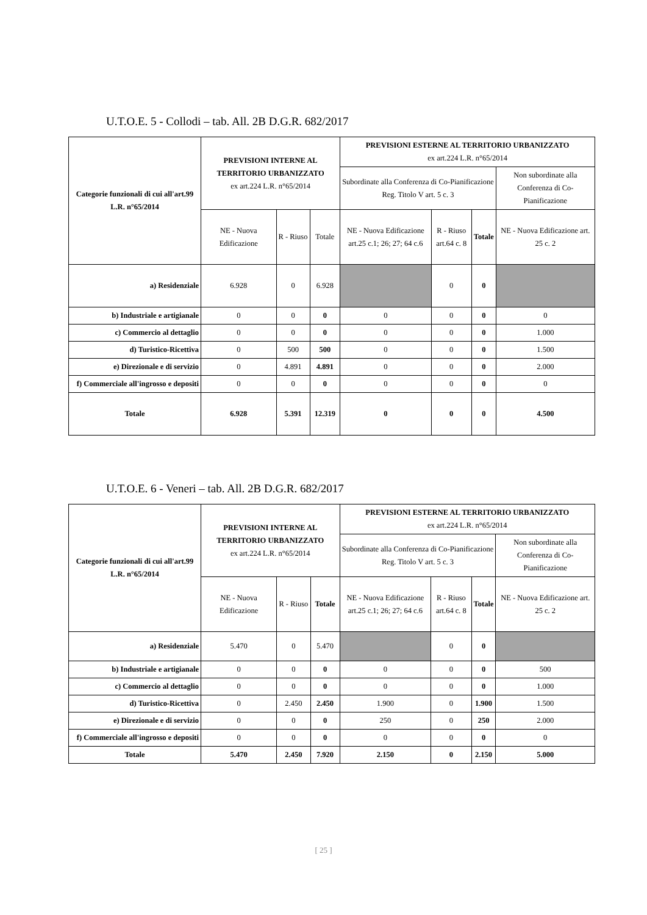U.T.O.E. 5 - Collodi – tab. All. 2B D.G.R. 682/2017
| Categorie funzionali di cui all'art.99 L.R. n°65/2014 | PREVISIONI INTERNE AL TERRITORIO URBANIZZATO ex art.224 L.R. n°65/2014 | | | PREVISIONI ESTERNE AL TERRITORIO URBANIZZATO ex art.224 L.R. n°65/2014 | | | |
| --- | --- | --- | --- | --- | --- | --- | --- |
| | | | | Subordinate alla Conferenza di Co-Pianificazione Reg. Titolo V art. 5 c. 3 | | | Non subordinate alla Conferenza di Co-Pianificazione |
| | NE - Nuova Edificazione | R - Riuso | Totale | NE - Nuova Edificazione art.25 c.1; 26; 27; 64 c.6 | R - Riuso art.64 c. 8 | Totale | NE - Nuova Edificazione art. 25 c. 2 |
| a) Residenziale | 6.928 | 0 | 6.928 | | 0 | 0 | |
| b) Industriale e artigianale | 0 | 0 | 0 | 0 | 0 | 0 | 0 |
| c) Commercio al dettaglio | 0 | 0 | 0 | 0 | 0 | 0 | 1.000 |
| d) Turistico-Ricettiva | 0 | 500 | 500 | 0 | 0 | 0 | 1.500 |
| e) Direzionale e di servizio | 0 | 4.891 | 4.891 | 0 | 0 | 0 | 2.000 |
| f) Commerciale all'ingrosso e depositi | 0 | 0 | 0 | 0 | 0 | 0 | 0 |
| Totale | 6.928 | 5.391 | 12.319 | 0 | 0 | 0 | 4.500 |
U.T.O.E. 6 - Veneri – tab. All. 2B D.G.R. 682/2017
| Categorie funzionali di cui all'art.99 L.R. n°65/2014 | PREVISIONI INTERNE AL TERRITORIO URBANIZZATO ex art.224 L.R. n°65/2014 | | | PREVISIONI ESTERNE AL TERRITORIO URBANIZZATO ex art.224 L.R. n°65/2014 | | | |
| --- | --- | --- | --- | --- | --- | --- | --- |
| | | | | Subordinate alla Conferenza di Co-Pianificazione Reg. Titolo V art. 5 c. 3 | | | Non subordinate alla Conferenza di Co-Pianificazione |
| | NE - Nuova Edificazione | R - Riuso | Totale | NE - Nuova Edificazione art.25 c.1; 26; 27; 64 c.6 | R - Riuso art.64 c. 8 | Totale | NE - Nuova Edificazione art. 25 c. 2 |
| a) Residenziale | 5.470 | 0 | 5.470 | | 0 | 0 | |
| b) Industriale e artigianale | 0 | 0 | 0 | 0 | 0 | 0 | 500 |
| c) Commercio al dettaglio | 0 | 0 | 0 | 0 | 0 | 0 | 1.000 |
| d) Turistico-Ricettiva | 0 | 2.450 | 2.450 | 1.900 | 0 | 1.900 | 1.500 |
| e) Direzionale e di servizio | 0 | 0 | 0 | 250 | 0 | 250 | 2.000 |
| f) Commerciale all'ingrosso e depositi | 0 | 0 | 0 | 0 | 0 | 0 | 0 |
| Totale | 5.470 | 2.450 | 7.920 | 2.150 | 0 | 2.150 | 5.000 |
[ 25 ]